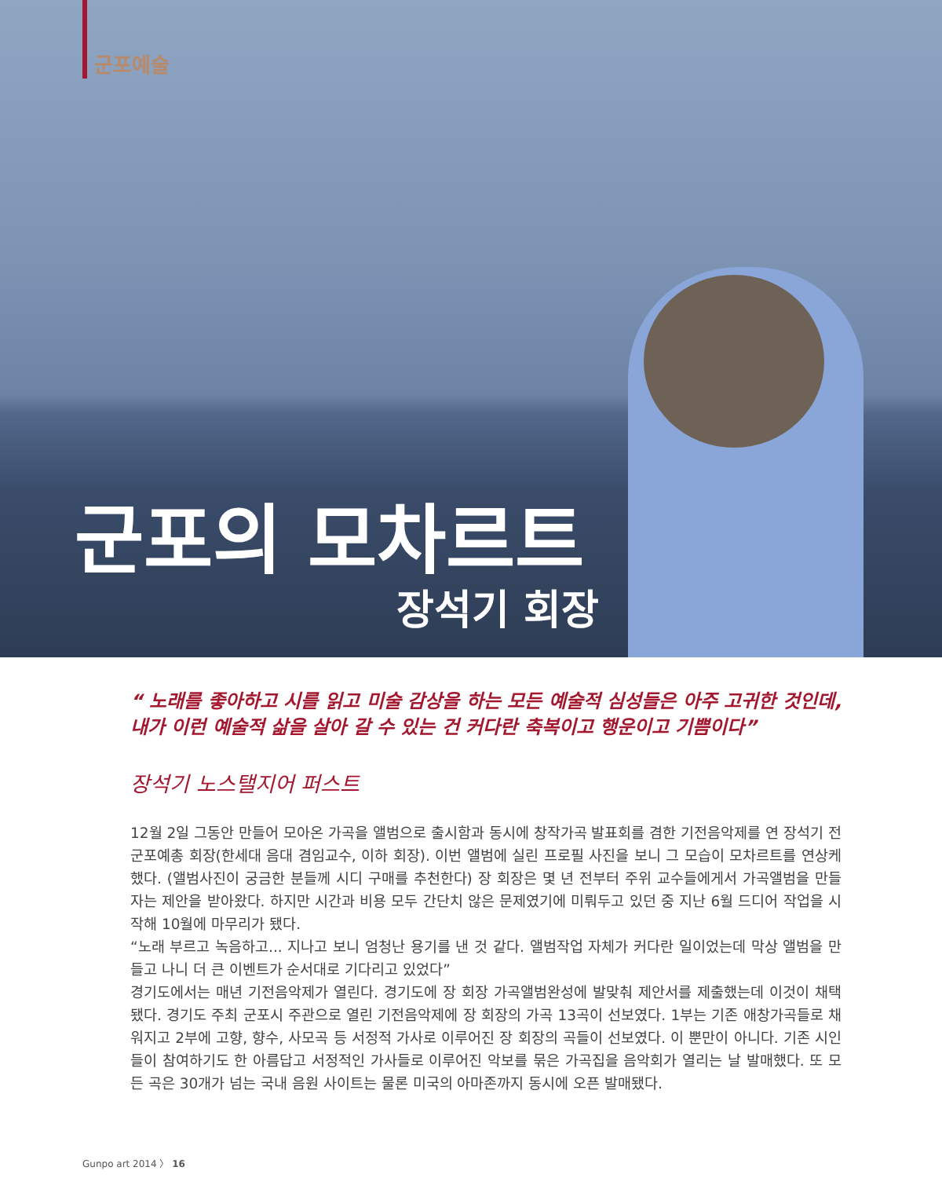군포예술
군포의 모차르트
장석기 회장
“ 노래를 좋아하고 시를 읽고 미술 감상을 하는 모든 예술적 심성들은 아주 고귀한 것인데, 내가 이런 예술적 삶을 살아 갈 수 있는 건 커다란 축복이고 행운이고 기쁨이다”
장석기 노스탤지어 퍼스트
12월 2일 그동안 만들어 모아온 가곡을 앨범으로 출시함과 동시에 창작가곡 발표회를 겸한 기전음악제를 연 장석기 전 군포예총 회장(한세대 음대 겸임교수, 이하 회장). 이번 앨범에 실린 프로필 사진을 보니 그 모습이 모차르트를 연상케 했다. (앨범사진이 궁금한 분들께 시디 구매를 추천한다) 장 회장은 몇 년 전부터 주위 교수들에게서 가곡앨범을 만들자는 제안을 받아왔다. 하지만 시간과 비용 모두 간단치 않은 문제였기에 미뤄두고 있던 중 지난 6월 드디어 작업을 시작해 10월에 마무리가 됐다.
“노래 부르고 녹음하고... 지나고 보니 엄청난 용기를 낸 것 같다. 앨범작업 자체가 커다란 일이었는데 막상 앨범을 만들고 나니 더 큰 이벤트가 순서대로 기다리고 있었다”
경기도에서는 매년 기전음악제가 열린다. 경기도에 장 회장 가곡앨범완성에 발맞춰 제안서를 제출했는데 이것이 채택됐다. 경기도 주최 군포시 주관으로 열린 기전음악제에 장 회장의 가곡 13곡이 선보였다. 1부는 기존 애창가곡들로 채워지고 2부에 고향, 향수, 사모곡 등 서정적 가사로 이루어진 장 회장의 곡들이 선보였다. 이 뿐만이 아니다. 기존 시인들이 참여하기도 한 아름답고 서정적인 가사들로 이루어진 악보를 묶은 가곡집을 음악회가 열리는 날 발매했다. 또 모든 곡은 30개가 넘는 국내 음원 사이트는 물론 미국의 아마존까지 동시에 오픈 발매됐다.
Gunpo art 2014 〉 16